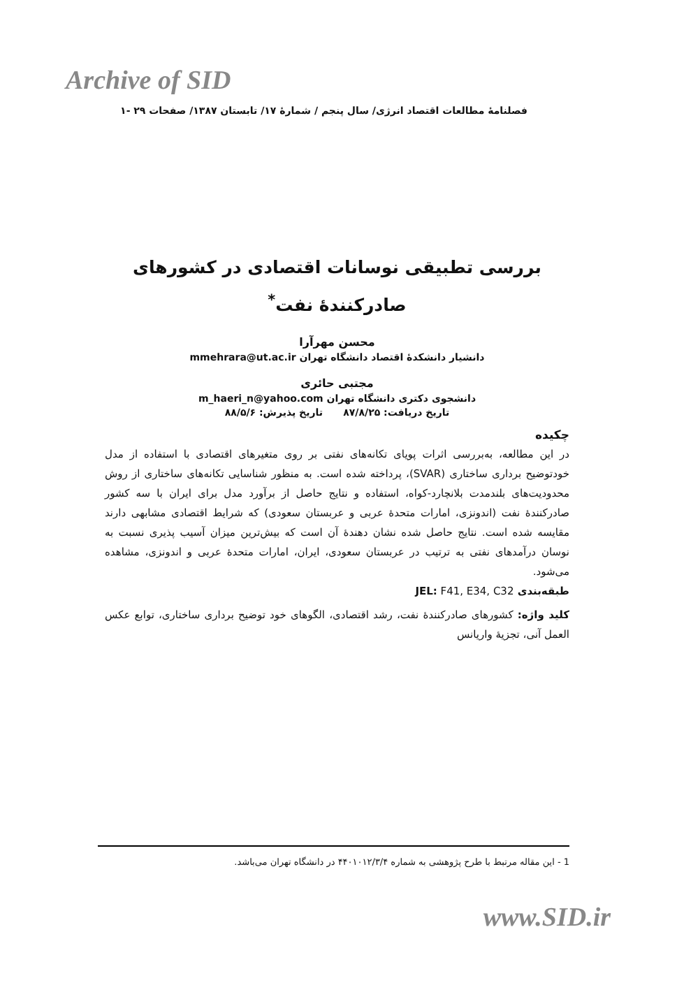Archive of SID
فصلنامهٔ مطالعات اقتصاد انرژی/ سال پنجم / شمارهٔ ۱۷/ تابستان ۱۳۸۷/ صفحات ۲۹ -۱
بررسی تطبیقی نوسانات اقتصادی در کشورهای صادرکنندهٔ نفت<sup>*</sup>
محسن مهرآرا
دانشیار دانشکدهٔ اقتصاد دانشگاه تهران mmehrara@ut.ac.ir
مجتبی حائری
دانشجوی دکتری دانشگاه تهران m_haeri_n@yahoo.com
تاریخ دریافت: ۸۷/۸/۲۵ تاریخ پذیرش: ۸۸/۵/۶
چکیده
در این مطالعه، به‌بررسی اثرات پویای تکانه‌های نفتی بر روی متغیرهای اقتصادی با استفاده از مدل خودتوضیح برداری ساختاری (SVAR)، پرداخته شده است. به منظور شناسایی تکانه‌های ساختاری از روش محدودیت‌های بلندمدت بلانچارد-کواه، استفاده و نتایج حاصل از برآورد مدل برای ایران با سه کشور صادرکنندهٔ نفت (اندونزی، امارات متحدهٔ عربی و عربستان سعودی) که شرایط اقتصادی مشابهی دارند مقایسه شده است. نتایج حاصل شده نشان دهندهٔ آن است که بیش‌ترین میزان آسیب پذیری نسبت به نوسان درآمدهای نفتی به ترتیب در عربستان سعودی، ایران، امارات متحدهٔ عربی و اندونزی، مشاهده می‌شود.
طبقه‌بندی JEL: F41, E34, C32
کلید واژه: کشورهای صادرکنندهٔ نفت، رشد اقتصادی، الگوهای خود توضیح برداری ساختاری، توابع عکس العمل آنی، تجزیهٔ واریانس
1 - این مقاله مرتبط با طرح پژوهشی به شماره ۴۴۰۱۰۱۲/۳/۴ در دانشگاه تهران می‌باشد.
www.SID.ir